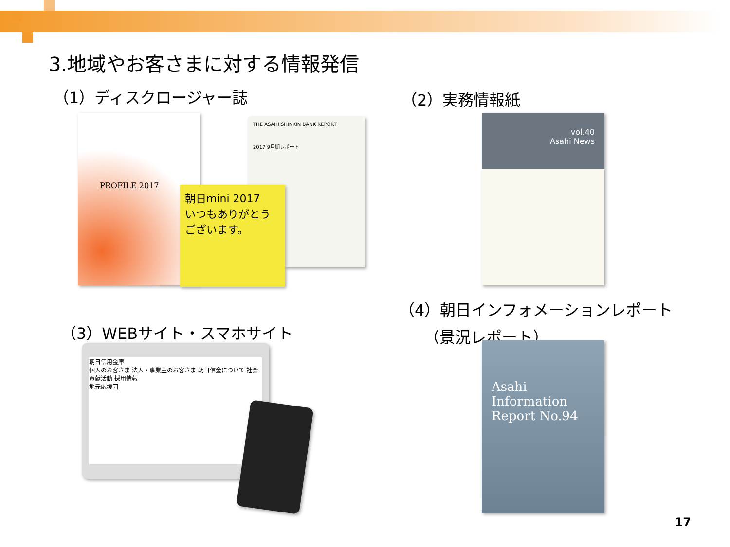3.地域やお客さまに対する情報発信
（1）ディスクロージャー誌 （2）実務情報紙
（3）WEBサイト・スマホサイト
（4）朝日インフォメーションレポート
（景況レポート）
PROFILE 2017
THE ASAHI SHINKIN BANK REPORT
2017 9月期レポート
朝日mini 2017
いつもありがとうございます。
vol.40
Asahi News
朝日信用金庫
個人のお客さま 法人・事業主のお客さま 朝日信金について 社会貢献活動 採用情報
地元応援団
Asahi
Information
Report No.94
17